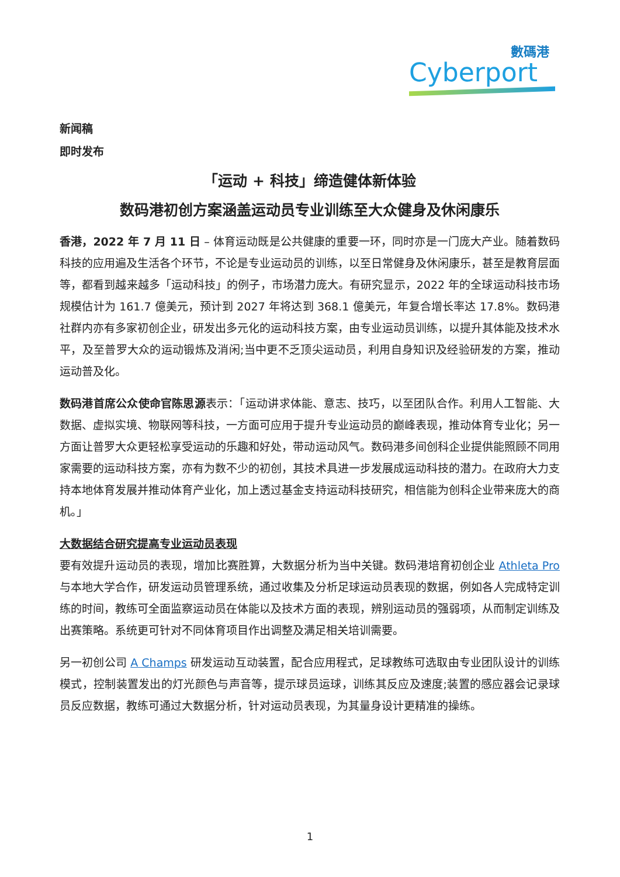數碼港
Cyberport
新闻稿
即时发布
「运动 + 科技」缔造健体新体验
数码港初创方案涵盖运动员专业训练至大众健身及休闲康乐
香港，2022 年 7 月 11 日 – 体育运动既是公共健康的重要一环，同时亦是一门庞大产业。随着数码科技的应用遍及生活各个环节，不论是专业运动员的训练，以至日常健身及休闲康乐，甚至是教育层面等，都看到越来越多「运动科技」的例子，市场潜力庞大。有研究显示，2022 年的全球运动科技市场规模估计为 161.7 億美元，预计到 2027 年将达到 368.1 億美元，年复合增长率达 17.8%。数码港社群内亦有多家初创企业，研发出多元化的运动科技方案，由专业运动员训练，以提升其体能及技术水平，及至普罗大众的运动锻炼及消闲;当中更不乏顶尖运动员，利用自身知识及经验研发的方案，推动运动普及化。
数码港首席公众使命官陈思源表示：「运动讲求体能、意志、技巧，以至团队合作。利用人工智能、大数据、虚拟实境、物联网等科技，一方面可应用于提升专业运动员的巅峰表现，推动体育专业化；另一方面让普罗大众更轻松享受运动的乐趣和好处，带动运动风气。数码港多间创科企业提供能照顾不同用家需要的运动科技方案，亦有为数不少的初创，其技术具进一步发展成运动科技的潜力。在政府大力支持本地体育发展并推动体育产业化，加上透过基金支持运动科技研究，相信能为创科企业带来庞大的商机。」
大数据结合研究提高专业运动员表现
要有效提升运动员的表现，增加比赛胜算，大数据分析为当中关键。数码港培育初创企业 Athleta Pro 与本地大学合作，研发运动员管理系统，通过收集及分析足球运动员表现的数据，例如各人完成特定训练的时间，教练可全面监察运动员在体能以及技术方面的表现，辨别运动员的强弱项，从而制定训练及出赛策略。系统更可针对不同体育项目作出调整及满足相关培训需要。
另一初创公司 A Champs 研发运动互动装置，配合应用程式，足球教练可选取由专业团队设计的训练模式，控制装置发出的灯光颜色与声音等，提示球员运球，训练其反应及速度;装置的感应器会记录球员反应数据，教练可通过大数据分析，针对运动员表现，为其量身设计更精准的操练。
1